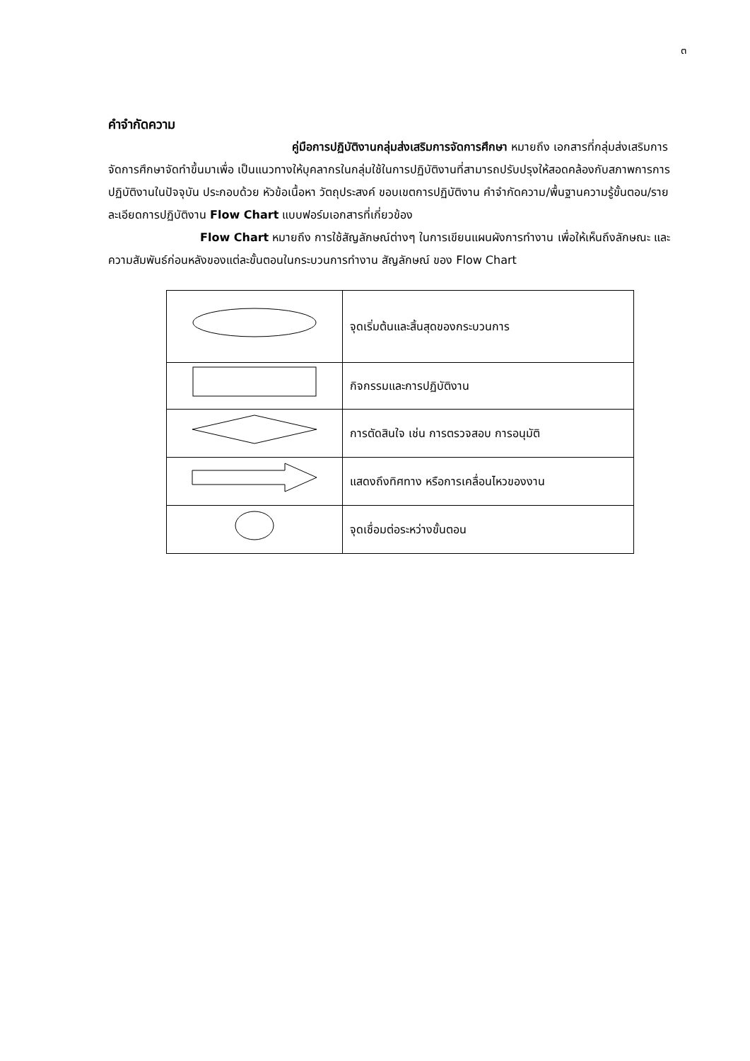๓
คำจำกัดความ
คู่มือการปฏิบัติงานกลุ่มส่งเสริมการจัดการศึกษา หมายถึง เอกสารที่กลุ่มส่งเสริมการจัดการศึกษาจัดทำขึ้นมาเพื่อ เป็นแนวทางให้บุคลากรในกลุ่มใช้ในการปฏิบัติงานที่สามารถปรับปรุงให้สอดคล้องกับสภาพการการปฏิบัติงานในปัจจุบัน ประกอบด้วย หัวข้อเนื้อหา วัตถุประสงค์ ขอบเขตการปฏิบัติงาน คำจำกัดความ/พื้นฐานความรู้ขั้นตอน/รายละเอียดการปฏิบัติงาน Flow Chart แบบฟอร์มเอกสารที่เกี่ยวข้อง
Flow Chart หมายถึง การใช้สัญลักษณ์ต่างๆ ในการเขียนแผนผังการทำงาน เพื่อให้เห็นถึงลักษณะ และความสัมพันธ์ก่อนหลังของแต่ละขั้นตอนในกระบวนการทำงาน สัญลักษณ์ ของ Flow Chart
| | จุดเริ่มต้นและสิ้นสุดของกระบวนการ |
| | กิจกรรมและการปฏิบัติงาน |
| | การตัดสินใจ เช่น การตรวจสอบ การอนุมัติ |
| | แสดงถึงทิศทาง หรือการเคลื่อนไหวของงาน |
| | จุดเชื่อมต่อระหว่างขั้นตอน |